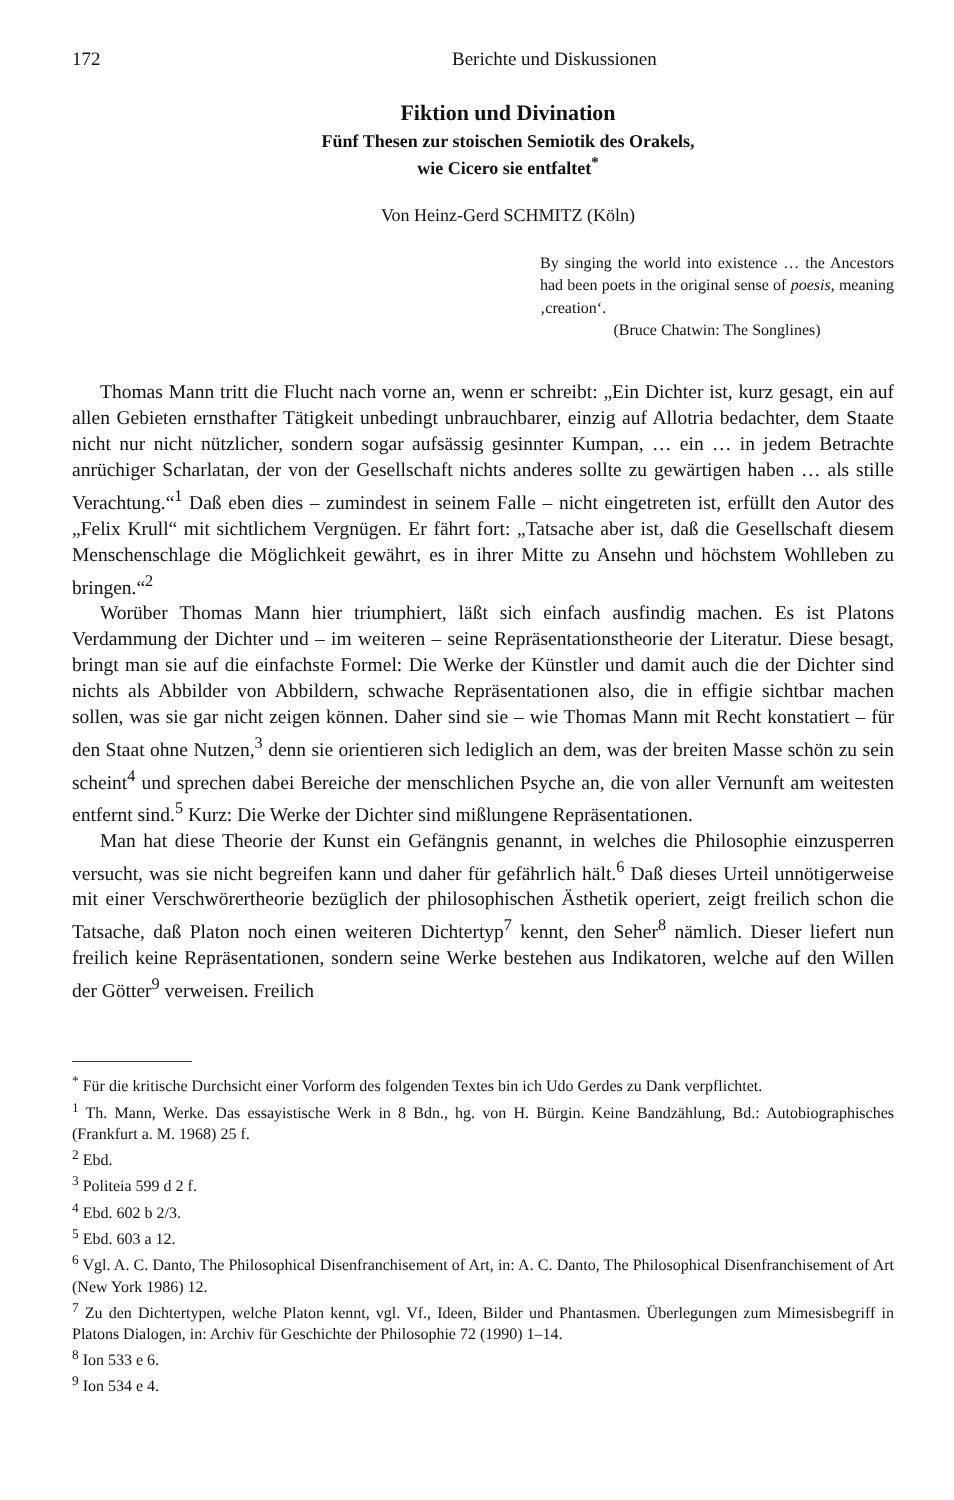172 Berichte und Diskussionen
Fiktion und Divination
Fünf Thesen zur stoischen Semiotik des Orakels,
wie Cicero sie entfaltet<sup>*</sup>
Von Heinz-Gerd SCHMITZ (Köln)
By singing the world into existence … the Ancestors had been poets in the original sense of poesis, meaning ‚creation‘.
(Bruce Chatwin: The Songlines)
Thomas Mann tritt die Flucht nach vorne an, wenn er schreibt: „Ein Dichter ist, kurz gesagt, ein auf allen Gebieten ernsthafter Tätigkeit unbedingt unbrauchbarer, einzig auf Allotria bedachter, dem Staate nicht nur nicht nützlicher, sondern sogar aufsässig gesinnter Kumpan, … ein … in jedem Betrachte anrüchiger Scharlatan, der von der Gesellschaft nichts anderes sollte zu gewärtigen haben … als stille Verachtung.“<sup>1</sup> Daß eben dies – zumindest in seinem Falle – nicht eingetreten ist, erfüllt den Autor des „Felix Krull“ mit sichtlichem Vergnügen. Er fährt fort: „Tatsache aber ist, daß die Gesellschaft diesem Menschenschlage die Möglichkeit gewährt, es in ihrer Mitte zu Ansehn und höchstem Wohlleben zu bringen.“<sup>2</sup>
Worüber Thomas Mann hier triumphiert, läßt sich einfach ausfindig machen. Es ist Platons Verdammung der Dichter und – im weiteren – seine Repräsentationstheorie der Literatur. Diese besagt, bringt man sie auf die einfachste Formel: Die Werke der Künstler und damit auch die der Dichter sind nichts als Abbilder von Abbildern, schwache Repräsentationen also, die in effigie sichtbar machen sollen, was sie gar nicht zeigen können. Daher sind sie – wie Thomas Mann mit Recht konstatiert – für den Staat ohne Nutzen,<sup>3</sup> denn sie orientieren sich lediglich an dem, was der breiten Masse schön zu sein scheint<sup>4</sup> und sprechen dabei Bereiche der menschlichen Psyche an, die von aller Vernunft am weitesten entfernt sind.<sup>5</sup> Kurz: Die Werke der Dichter sind mißlungene Repräsentationen.
Man hat diese Theorie der Kunst ein Gefängnis genannt, in welches die Philosophie einzusperren versucht, was sie nicht begreifen kann und daher für gefährlich hält.<sup>6</sup> Daß dieses Urteil unnötigerweise mit einer Verschwörertheorie bezüglich der philosophischen Ästhetik operiert, zeigt freilich schon die Tatsache, daß Platon noch einen weiteren Dichtertyp<sup>7</sup> kennt, den Seher<sup>8</sup> nämlich. Dieser liefert nun freilich keine Repräsentationen, sondern seine Werke bestehen aus Indikatoren, welche auf den Willen der Götter<sup>9</sup> verweisen. Freilich
<sup>*</sup> Für die kritische Durchsicht einer Vorform des folgenden Textes bin ich Udo Gerdes zu Dank verpflichtet.
<sup>1</sup> Th. Mann, Werke. Das essayistische Werk in 8 Bdn., hg. von H. Bürgin. Keine Bandzählung, Bd.: Autobiographisches (Frankfurt a. M. 1968) 25 f.
<sup>2</sup> Ebd.
<sup>3</sup> Politeia 599 d 2 f.
<sup>4</sup> Ebd. 602 b 2/3.
<sup>5</sup> Ebd. 603 a 12.
<sup>6</sup> Vgl. A. C. Danto, The Philosophical Disenfranchisement of Art, in: A. C. Danto, The Philosophical Disenfranchisement of Art (New York 1986) 12.
<sup>7</sup> Zu den Dichtertypen, welche Platon kennt, vgl. Vf., Ideen, Bilder und Phantasmen. Überlegungen zum Mimesisbegriff in Platons Dialogen, in: Archiv für Geschichte der Philosophie 72 (1990) 1–14.
<sup>8</sup> Ion 533 e 6.
<sup>9</sup> Ion 534 e 4.